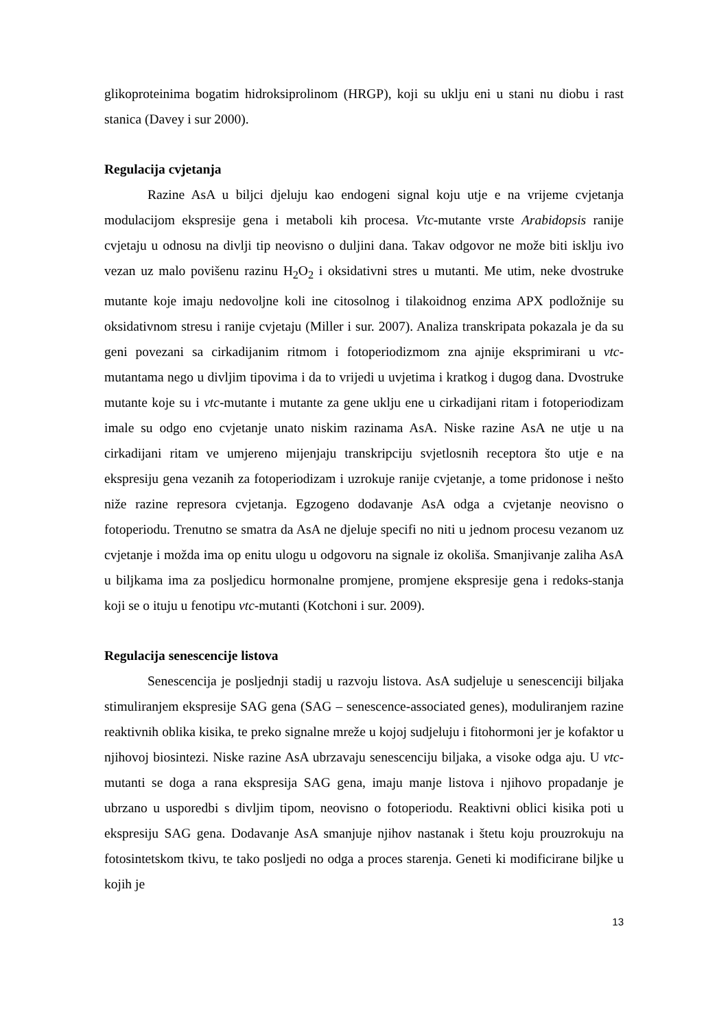glikoproteinima bogatim hidroksiprolinom (HRGP), koji su uklju eni u stani nu diobu i rast stanica (Davey i sur 2000).
Regulacija cvjetanja
Razine AsA u biljci djeluju kao endogeni signal koju utje e na vrijeme cvjetanja modulacijom ekspresije gena i metaboli kih procesa. Vtc-mutante vrste Arabidopsis ranije cvjetaju u odnosu na divlji tip neovisno o duljini dana. Takav odgovor ne može biti isklju ivo vezan uz malo povišenu razinu H<sub>2</sub>O<sub>2</sub> i oksidativni stres u mutanti. Me utim, neke dvostruke mutante koje imaju nedovoljne koli ine citosolnog i tilakoidnog enzima APX podložnije su oksidativnom stresu i ranije cvjetaju (Miller i sur. 2007). Analiza transkripata pokazala je da su geni povezani sa cirkadijanim ritmom i fotoperiodizmom zna ajnije eksprimirani u vtc-mutantama nego u divljim tipovima i da to vrijedi u uvjetima i kratkog i dugog dana. Dvostruke mutante koje su i vtc-mutante i mutante za gene uklju ene u cirkadijani ritam i fotoperiodizam imale su odgo eno cvjetanje unato niskim razinama AsA. Niske razine AsA ne utje u na cirkadijani ritam ve umjereno mijenjaju transkripciju svjetlosnih receptora što utje e na ekspresiju gena vezanih za fotoperiodizam i uzrokuje ranije cvjetanje, a tome pridonose i nešto niže razine represora cvjetanja. Egzogeno dodavanje AsA odga a cvjetanje neovisno o fotoperiodu. Trenutno se smatra da AsA ne djeluje specifi no niti u jednom procesu vezanom uz cvjetanje i možda ima op enitu ulogu u odgovoru na signale iz okoliša. Smanjivanje zaliha AsA u biljkama ima za posljedicu hormonalne promjene, promjene ekspresije gena i redoks-stanja koji se o ituju u fenotipu vtc-mutanti (Kotchoni i sur. 2009).
Regulacija senescencije listova
Senescencija je posljednji stadij u razvoju listova. AsA sudjeluje u senescenciji biljaka stimuliranjem ekspresije SAG gena (SAG – senescence-associated genes), moduliranjem razine reaktivnih oblika kisika, te preko signalne mreže u kojoj sudjeluju i fitohormoni jer je kofaktor u njihovoj biosintezi. Niske razine AsA ubrzavaju senescenciju biljaka, a visoke odga aju. U vtc-mutanti se doga a rana ekspresija SAG gena, imaju manje listova i njihovo propadanje je ubrzano u usporedbi s divljim tipom, neovisno o fotoperiodu. Reaktivni oblici kisika poti u ekspresiju SAG gena. Dodavanje AsA smanjuje njihov nastanak i štetu koju prouzrokuju na fotosintetskom tkivu, te tako posljedi no odga a proces starenja. Geneti ki modificirane biljke u kojih je
13